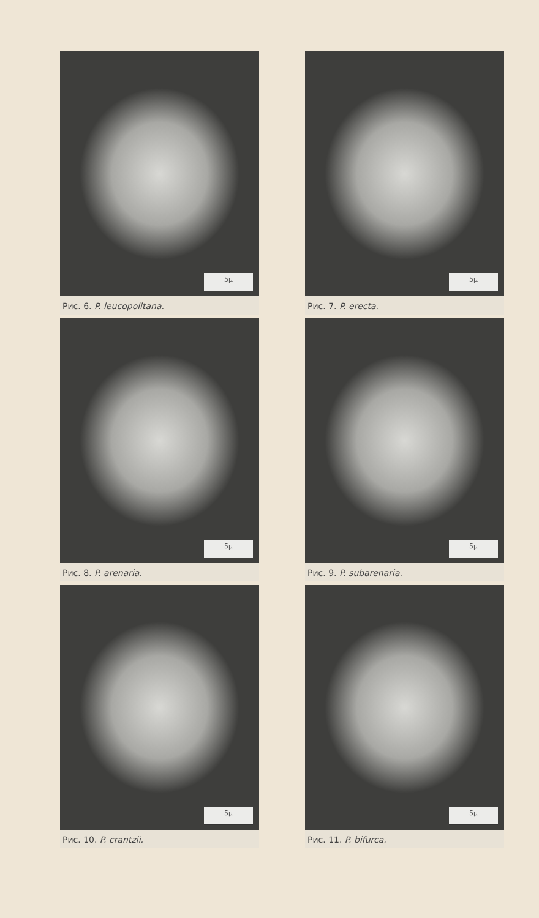5μ
Рис. 6. P. leucopolitana.
5μ
Рис. 7. P. erecta.
5μ
Рис. 8. P. arenaria.
5μ
Рис. 9. P. subarenaria.
5μ
Рис. 10. P. crantzii.
5μ
Рис. 11. P. bifurca.